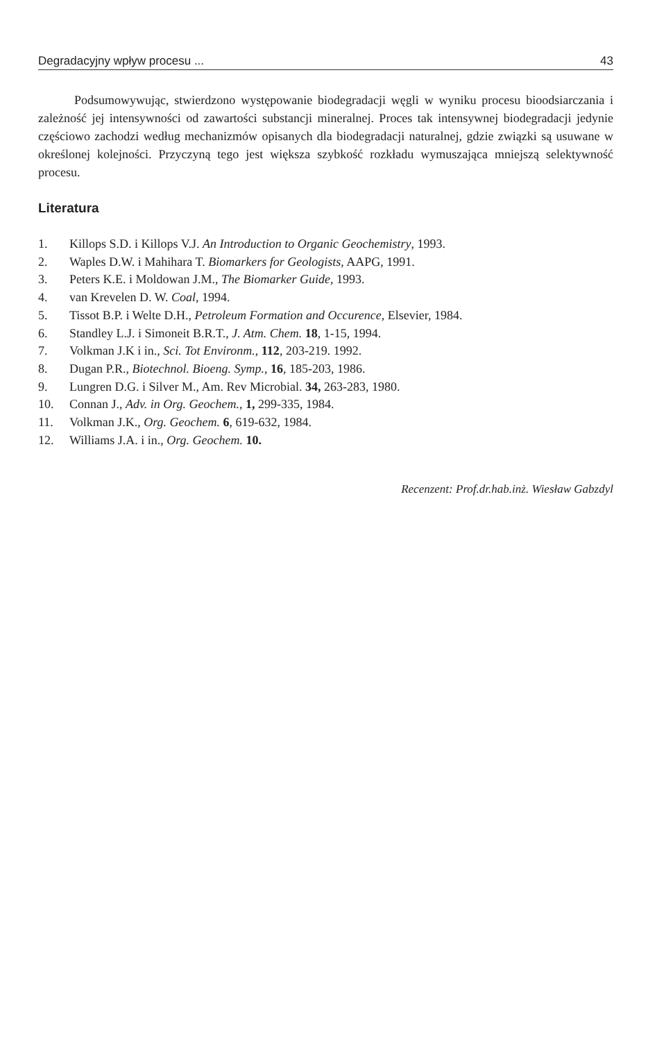Degradacyjny wpływ procesu ... 43
Podsumowywując, stwierdzono występowanie biodegradacji węgli w wyniku procesu bioodsiarczania i zależność jej intensywności od zawartości substancji mineralnej. Proces tak intensywnej biodegradacji jedynie częściowo zachodzi według mechanizmów opisanych dla biodegradacji naturalnej, gdzie związki są usuwane w określonej kolejności. Przyczyną tego jest większa szybkość rozkładu wymuszająca mniejszą selektywność procesu.
Literatura
1. Killops S.D. i Killops V.J. An Introduction to Organic Geochemistry, 1993.
2. Waples D.W. i Mahihara T. Biomarkers for Geologists, AAPG, 1991.
3. Peters K.E. i Moldowan J.M., The Biomarker Guide, 1993.
4. van Krevelen D. W. Coal, 1994.
5. Tissot B.P. i Welte D.H., Petroleum Formation and Occurence, Elsevier, 1984.
6. Standley L.J. i Simoneit B.R.T., J. Atm. Chem. 18, 1-15, 1994.
7. Volkman J.K i in., Sci. Tot Environm., 112, 203-219. 1992.
8. Dugan P.R., Biotechnol. Bioeng. Symp., 16, 185-203, 1986.
9. Lungren D.G. i Silver M., Am. Rev Microbial. 34, 263-283, 1980.
10. Connan J., Adv. in Org. Geochem., 1, 299-335, 1984.
11. Volkman J.K., Org. Geochem. 6, 619-632, 1984.
12. Williams J.A. i in., Org. Geochem. 10.
Recenzent: Prof.dr.hab.inż. Wiesław Gabzdyl